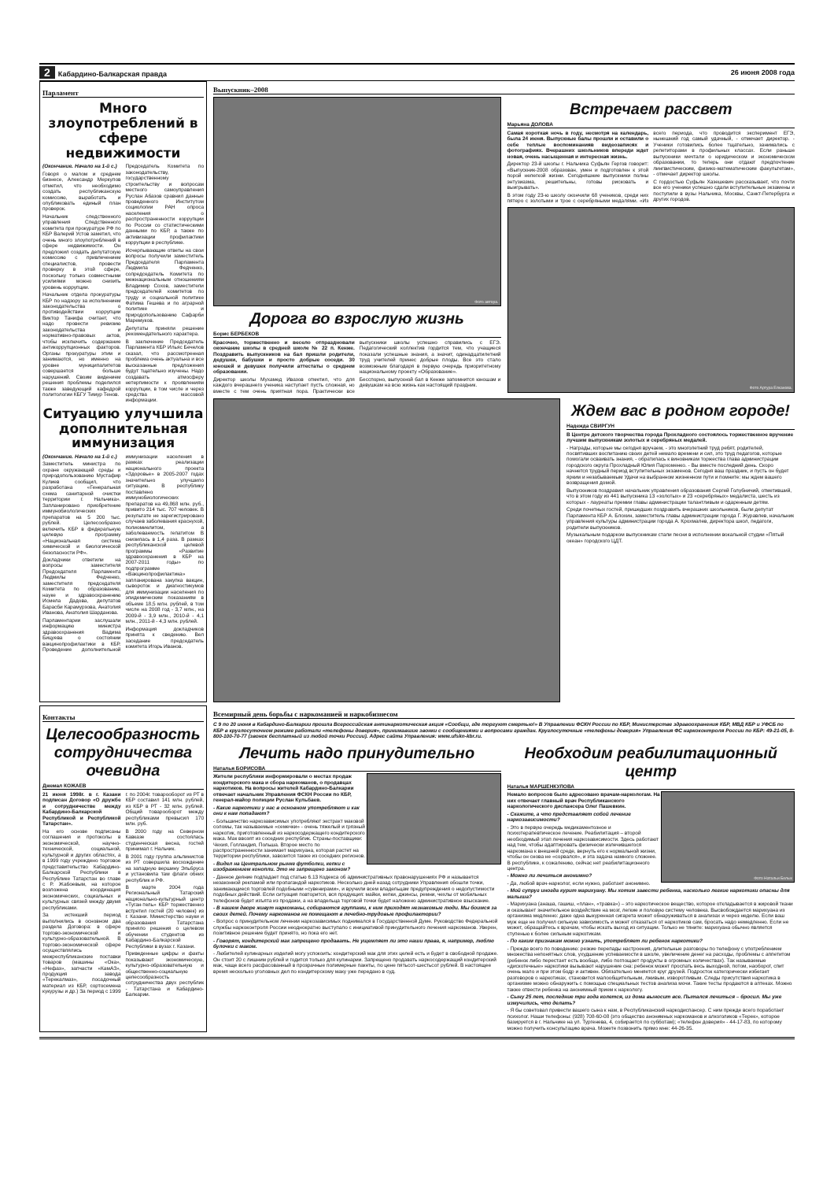2 Кабардино-Балкарская правда 26 июня 2008 года
Парламент
Много злоупотреблений в сфере недвижимости
(Окончание. Начало на 1-й с.)
Говоря о малом и среднем бизнесе, Александр Меркулов отметил, что необходимо создать республиканскую комиссию, выработать и опубликовать единый план проверок.
Начальник следственного управления Следственного комитета при прокуратуре РФ по КБР Валерий Устов заметил, что очень много злоупотреблений в сфере недвижимости. Он предложил создать депутатскую комиссию с привлечением специалистов, провести проверку в этой сфере, поскольку только совместными усилиями можно снизить уровень коррупции.
Начальник отдела прокуратуры КБР по надзору за исполнением законодательства о противодействии коррупции Виктор Танифа считает, что надо провести ревизию законодательства и нормативно-правовых актов, чтобы исключить содержание антикоррупционных факторов. Органы прокуратуры этим и занимаются, но именно на уровне муниципалитетов совершается больше нарушений. Своим видением решения проблемы поделился также заведующий кафедрой политологии КБГУ Тимур Тенов.
Председатель Комитета по законодательству, государственному строительству и вопросам местного самоуправления Руслан Абазов сравнил данные проведенного Институтом социологии РАН опроса населения о распространенности коррупции по России со статистическими данными по КБР, а также по активизации профилактики коррупции в республике.
Исчерпывающие ответы на свои вопросы получили заместитель Председателя Парламента Людмила Федченко, сопредседатель Комитета по межнациональным отношениям Владимир Сохов, заместители председателей комитетов по труду и социальной политике Фатима Гешева и по аграрной политике и природопользованию Сафарби Маремуков.
Депутаты приняли решение рекомендательного характера.
В заключение Председатель Парламента КБР Ильяс Бечелов сказал, что рассмотренная проблема очень актуальна и все высказанные предложения будут тщательно изучены. Надо создавать атмосферу нетерпимости к проявлениям коррупции, в том числе и через средства массовой информации.
Ситуацию улучшила дополнительная иммунизация
(Окончание. Начало на 1-й с.)
Заместитель министра по охране окружающей среды и природопользованию Мустафир Кулиев сообщил, что разработана «Генеральная схема санитарной очистки территории г. Нальчика». Запланировано приобретение иммунобиологических препаратов на 5 200 тыс. рублей. Целесообразно включить КБР в федеральную целевую программу «Национальная система химической и биологической безопасности РФ».
Докладчики ответили на вопросы заместителя Председателя Парламента Людмилы Федченко, заместителя председателя Комитета по образованию, науке и здравоохранению Исмела Дадова, депутатов Барасби Карамурзова, Анатолия Иванова, Анатолия Шарданова.
Парламентарии заслушали информацию министра здравоохранения Вадима Бицуева о состоянии вакцинопрофилактики в КБР. Проведение дополнительной иммунизации населения в рамках реализации национального проекта «Здоровье» в 2005-2007 годах значительно улучшило ситуацию. В республику поставлено иммунобиологических препаратов на 49,868 млн. руб., привито 214 тыс. 707 человек. В результате не зарегистрировано случаев заболевания краснухой, полиомиелитом, а заболеваемость гепатитом В снизилась в 1,4 раза. В рамках республиканской целевой программы «Развитие здравоохранения в КБР на 2007-2011 годы» по подпрограмме «Вакцинопрофилактика» запланирована закупка вакцин, сывороток и диагностикумов для иммунизации населения по эпидемическим показаниям в объеме 18,5 млн. рублей, в том числе на 2008 год - 3,7 млн., на 2009-й - 3,9 млн., 2010-й - 4,1 млн., 2011-й - 4,3 млн. рублей.
Информация докладчиков принята к сведению. Вел заседание председатель комитета Игорь Иванов.
Выпускник–2008
Фото автора.
Дорога во взрослую жизнь
Борис БЕРБЕКОВ
Красочно, торжественно и весело отпраздновали окончание школы в средней школе № 22 п. Кенже. Поздравить выпускников на бал пришли родители, дедушки, бабушки и просто добрые соседи. 30 юношей и девушек получили аттестаты о среднем образовании.
Директор школы Мухамед Ивазов отметил, что для каждого вчерашнего ученика наступает пусть сложная, но вместе с тем очень приятная пора. Практически все выпускники школы успешно справились с ЕГЭ. Педагогический коллектив гордится тем, что учащиеся показали успешные знания, а значит, одинадцатилетний труд учителей принес добрые плоды. Все это стало возможным благодаря в первую очередь приоритетному национальному проекту «Образование».
Бесспорно, выпускной бал в Кенже запомнится юношам и девушкам на всю жизнь как настоящий праздник.
Встречаем рассвет
Марьяна ДОЛОВА
Самая короткая ночь в году, несмотря на календарь, была 24 июня. Выпускные балы прошли и оставили о себе теплые воспоминанияв видеозаписях и фотографиях. Вчерашних школьников впереди ждет новая, очень насыщенная и интересная жизнь.
Директор 23-й школы г. Нальчика Суфьян Гергов говорит: «Выпускник-2008 образован, умен и подготовлен к этой порой нелегкой жизни. Сегодняшние выпускники полны энтузиазма, решительны, готовы рисковать и выигрывать».
В этом году 23-ю школу окончили 68 учеников, среди них пятеро с золотыми и трое с серебряными медалями. «Из всего периода, что проводится эксперимент ЕГЭ, нынешний год самый удачный, - отмечает директор. - Ученики готовились более тщательно, занимались с репетиторами в профильных классах. Если раньше выпускники мечтали о юридическом и экономическом образовании, то теперь они отдают предпочтение лингвистическим, физико-математическим факультетам», - отмечает директор школы.
С гордостью Суфьян Хазешевич рассказывает, что почти все его ученики успешно сдали вступительные экзамены и поступили в вузы Нальчика, Москвы, Санкт-Петербурга и других городов.
Фото Артура Елканова.
Ждем вас в родном городе!
Надежда СВИРГУН
В Центре детского творчества города Прохладного состоялось торжественное вручение лучшим выпускникам золотых и серебряных медалей.
- Награды, которые мы сегодня вручаем, - это многолетний труд ребят, родителей, посвятивших воспитанию своих детей немало времени и сил, это труд педагогов, которые помогали осваивать знания, - обратилась к виновникам торжества глава администрации городского округа Прохладный Юлия Пархоменко. - Вы вместе последний день. Скоро начнется трудный период вступительных экзаменов. Сегодня ваш праздник, и пусть он будет ярким и незабываемым Удачи на выбранном жизненном пути и помните: мы ждем вашего возвращения домой.
Выпускников поздравил начальник управления образования Сергей Голубничий, отметивший, что в этом году из 441 выпускника 13 «золотых» и 23 «серебряных» медалиста, шесть из которых - лауреаты премии главы администрации талантливым и одаренным детям.
Среди почетных гостей, пришедших поздравить вчерашних школьников, были депутат Парламента КБР А. Блохин, заместитель главы администрации города Г. Журавлев, начальник управления культуры администрации города А. Крохмалев, директора школ, педагоги, родители выпускников.
Музыкальным подарком выпускникам стали песни в исполнении вокальной студии «Пятый океан» городского ЦДТ.
Контакты
Целесообразность сотрудничества очевидна
Джемал КОЖАЕВ
21 июня 1998г. в г. Казани подписан Договор «О дружбе и сотрудничестве между Кабардино-Балкарской Республикой и Республикой Татарстан».
На его основе подписаны соглашения и протоколы в экономической, научно-технической, социальной, культурной и других областях, а в 1999 году учреждено торговое представительство Кабардино-Балкарской Республики в Республике Татарстан во главе с Р. Жабоевым, на которое возложена координация экономических, социальных и культурных связей между двумя республиками.
За истекший период выполнились в основном два раздела Договора: в сфере торгово-экономической и культурно-образовательной. В торгово-экономической сфере осуществлялись межреспубликанские поставки товаров (машины «Ока», «Нефаз», запчасти «КамАЗ», продукция завода «Терекалмаз», посадочный материал из КБР, сортосемена кукурузы и др.) За период с 1999 г. по 2004г. товарооборот из РТ в КБР составил 141 млн. рублей, из КБР в РТ - 32 млн. рублей. Общий товарооборот между республиками превысил 170 млн. руб.
В 2000 году на Северном Кавказе состоялась студенческая весна, гостей принимал г. Нальчик.
В 2001 году группа альпинистов из РТ совершила восхождение на западную вершину Эльбруса и установила там флаги обеих республик и РФ.
В марте 2004 года Региональный Татарский национально-культурный центр «Туган-тель» КБР торжественно встретил гостей (20 человек) из г. Казани. Министерство науки и образования Татарстана приняло решения о целевом обучении студентов из Кабардино-Балкарской Республики в вузах г. Казани.
Приведенные цифры и факты показывают экономическую, культурно-образовательную и общественно-социальную целесообразность сотрудничества двух республик - Татарстана и Кабардино-Балкарии.
Всемирный день борьбы с наркоманией и наркобизнесом
С 9 по 20 июня в Кабардино-Балкарии прошла Всероссийская антинаркотическая акция «Сообщи, где торгуют смертью!» В Управлении ФСКН России по КБР, Министерстве здравоохранения КБР, МВД КБР и УФСБ по КБР в круглосуточном режиме работали «телефоны доверия», принимавшие звонки с сообщениями и вопросами граждан. Круглосуточные «телефоны доверия» Управления ФС наркоконтроля России по КБР: 49-21-05, 8-800-100-70-77 (звонок бесплатный из любой точки России). Адрес сайта Управления: www.ufskn-kbr.ru.
Лечить надо принудительно
Наталья БОРИСОВА
Жители республики информировали о местах продаж кондитерского мака и сбора наркоманов, о продавцах наркотиков. На вопросы жителей Кабардино-Балкарии отвечает начальник Управления ФСКН России по КБР, генерал-майор полиции Руслан Кульбаев.
- Какие наркотики у нас в основном употребляют и как они к нам попадают?
- Большинство наркозависимых употребляют экстракт маковой соломы, так называемые «семечки» - очень тяжелый и грязный наркотик, приготовленный из наркосодержащего кондитерского мака. Мак ввозят из соседних республик. Страны-поставщики: Чехия, Голландия, Польша. Второе место по распространенности занимает марихуана, которая растет на территории республики, завозится также из соседних регионов.
- Видел на Центральном рынке футболки, кепки с изображением конопли. Это не запрещено законом?
- Данное деяние подпадает под статью 6.13 Кодекса об административных правонарушениях РФ и называется незаконной рекламой или пропагандой наркотиков. Несколько дней назад сотрудники Управления обошли точки, занимающиеся торговлей подобными «сувенирами», и вручили всем владельцам предупреждения о недопустимости подобных действий. Если ситуация повторится, вся продукция: майки, кепки, джинсы, ремни, чехлы от мобильных телефонов будет изъята из продажи, а на владельца торговой точки будет наложено административное взыскание.
- В нашем дворе живут наркоманы, собираются группами, к ним приходят незнакомые люди. Мы боимся за своих детей. Почему наркоманов не помещают в лечебно-трудовые профилактории?
- Вопрос о принудительном лечении наркозависимых поднимался в Государственной Думе. Руководство Федеральной службы наркоконтроля России неоднократно выступало с инициативой принудительного лечения наркоманов. Уверен, позитивное решение будет принято, но пока его нет.
- Говорят, кондитерский мак запрещено продавать. Не ущемляет ли это наши права, я, например, люблю булочки с маком.
- Любителей кулинарных изделий могу успокоить: кондитерский мак для этих целей есть и будет в свободной продаже. Он стоит 20 с лишним рублей и годится только для кулинарии. Запрещено продавать наркосодержащий кондитерский мак, чаще всего расфасованный в прозрачные полимерные пакеты, по цене пятьсот-шестьсот рублей. В настоящее время несколько уголовных дел по кондитерскому маку уже передано в суд.
Необходим реабилитационный центр
Наталья МАРШЕНКУЛОВА
Фото Натальи Белых
Немало вопросов было адресовано врачам-наркологам. На них отвечает главный врач Республиканского наркологического диспансера Олег Пашевкин.
- Скажите, а что представляет собой лечение наркозависимости?
- Это в первую очередь медикаментозное и психотерапевтическое лечение. Реабилитация – второй необходимый этап лечения наркозависимости. Здесь работают над тем, чтобы адаптировать физически излечившегося наркомана к внешней среде, вернуть его к нормальной жизни, чтобы он снова не «сорвался», и эта задача намного сложнее. В республике, к сожалению, сейчас нет реабилитационного центра.
- Можно ли лечиться анонимно?
- Да, любой врач-нарколог, если нужно, работает анонимно.
- Мой супруг иногда курит марихуану. Мы хотим завести ребенка, насколько легкие наркотики опасны для малыша?
- Марихуана (анаша, гашиш, «план», «травка») – это наркотическое вещество, которое откладывается в жировой ткани и оказывает значительное воздействие на мозг, легкие и половую систему человека. Высвобождается марихуана из организма медленно: даже одна выкуренная сигарета может обнаруживаться в анализах и через неделю. Если ваш муж еще не получил сильную зависимость и может отказаться от наркотиков сам, бросать надо немедленно. Если не может, обращайтесь к врачам, чтобы искать выход из ситуации. Только не тяните: марихуана обычно является ступенью к более сильным наркотикам.
- По каким признакам можно узнать, употребляет ли ребенок наркотики?
- Прежде всего по поведению: резкие перепады настроения, длительные разговоры по телефону с употреблением множества непонятных слов, ухудшение успеваемости в школе, увеличение денег на расходы, проблемы с аппетитом (ребенок либо перестает есть вообще, либо поглощает продукты в огромных количествах). Так называемые «дискотечные» наркотики вызывают нарушение сна: ребенок может проспать весь выходной, потом, наоборот, спит очень мало и при этом бодр и активен. Обязательно меняется круг друзей. Подросток категорически избегает разговоров о наркотиках, становится малообщительным, лживым, изворотливым. Следы присутствия наркотика в организме можно обнаружить с помощью специальных тестов анализа мочи. Такие тесты продаются в аптеках. Можно также отвести ребенка на анонимный прием к наркологу.
- Сыну 25 лет, последние три года колется, из дома выносит все. Пытался лечиться – бросил. Мы уже измучились, что делать?
- Я бы советовал привести вашего сына к нам, в Республиканский наркодиспансер. С ним прежде всего поработает психолог. Наши телефоны: (928) 708-60-08 (это общество анонимных наркоманов и алкоголиков «Терек», которое базируется в г. Нальчике на ул. Тургенева, 4, собирается по субботам); «телефон доверия» - 44-17-83, по которому можно получить консультацию врача. Можете позвонить прямо мне: 44-26-35.